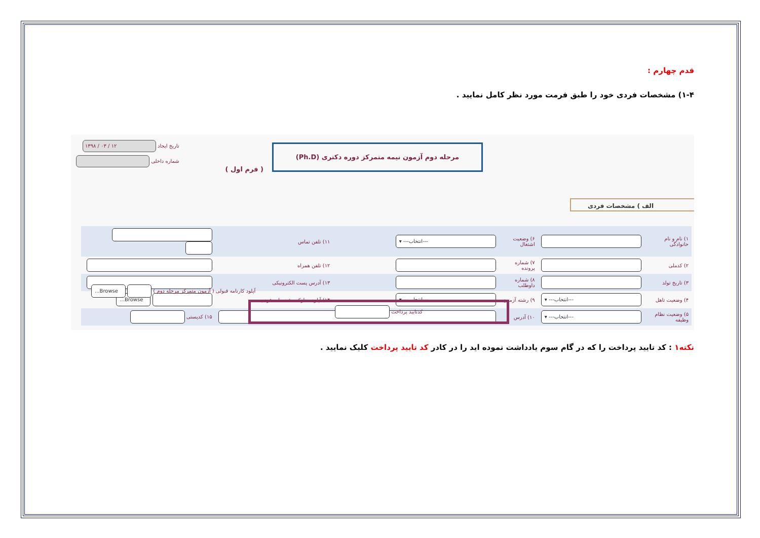قدم چهارم :
۱-۴) مشخصات فردی خود را طبق فرمت مورد نظر کامل نمایید .
مرحله دوم آزمون نیمه متمرکز دوره دکتری (Ph.D)
( فرم اول )
تاریخ ایجاد ۱۲ / ۰۳ / ۱۳۹۸
شماره داخلی
الف ) مشخصات فردی
| ۱) نام و نام خانوادگی | | ۶) وضعیت اشتغال | ---انتخاب--- ▾ | ۱۱) تلفن تماس | |
| ۲) کدملی | | ۷) شماره پرونده | | ۱۲) تلفن همراه | |
| ۳) تاریخ تولد | | ۸) شماره داوطلب | | ۱۳) آدرس پست الکترونیکی | |
| ۴) وضعیت تاهل | ---انتخاب--- ▾ | ۹) رشته آزمون | ---انتخاب--- ▾ | ۱۴) آپلود مدارک مشخصات فردی | Browse... |
| ۵) وضعیت نظام وظیفه | ---انتخاب--- ▾ | ۱۰) آدرس | | | ۱۵) کدپستی |
آپلود کارنامه قبولی ( آزمون متمرکز مرحله دوم ) Browse...
کدتایید پرداخت
نکته۱ : کد تایید پرداخت را که در گام سوم یادداشت نموده اید را در کادر کد تایید پرداخت کلیک نمایید .